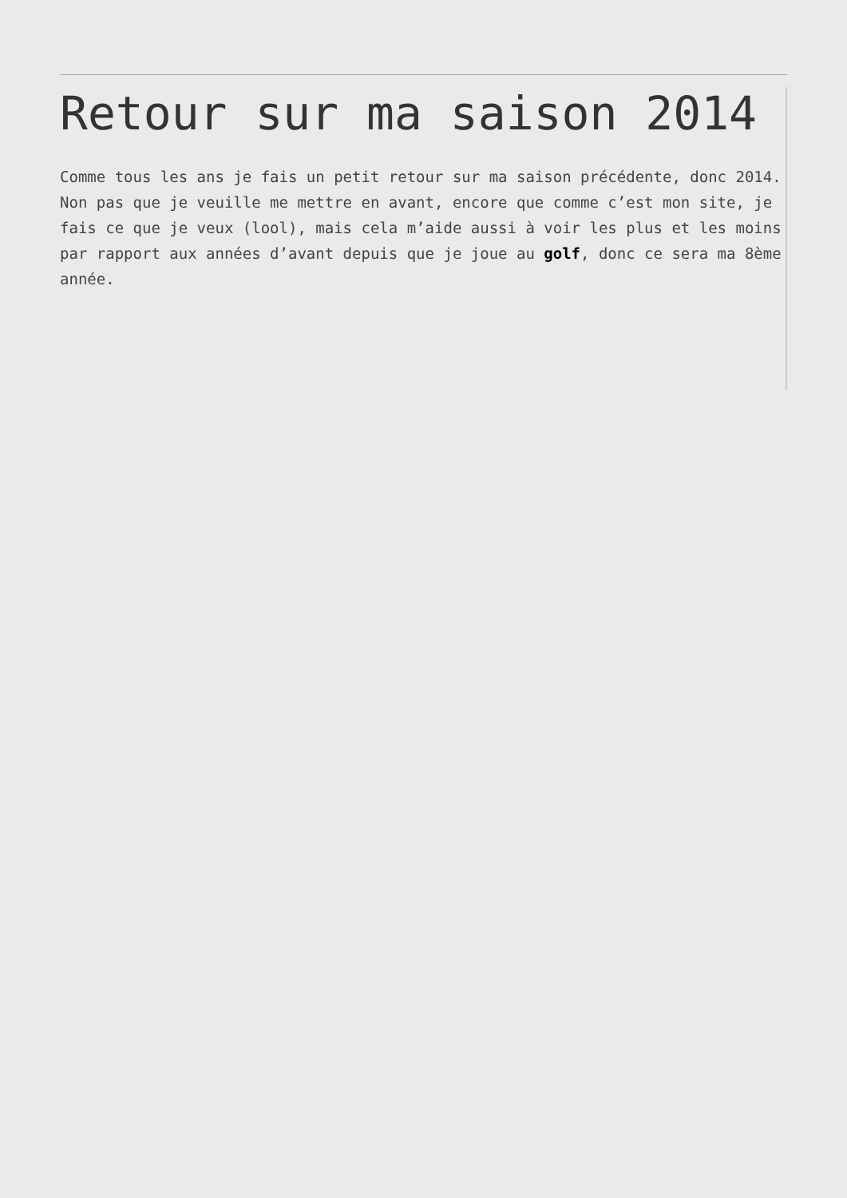Retour sur ma saison 2014
Comme tous les ans je fais un petit retour sur ma saison précédente, donc 2014. Non pas que je veuille me mettre en avant, encore que comme c’est mon site, je fais ce que je veux (lool), mais cela m’aide aussi à voir les plus et les moins par rapport aux années d’avant depuis que je joue au golf, donc ce sera ma 8ème année.